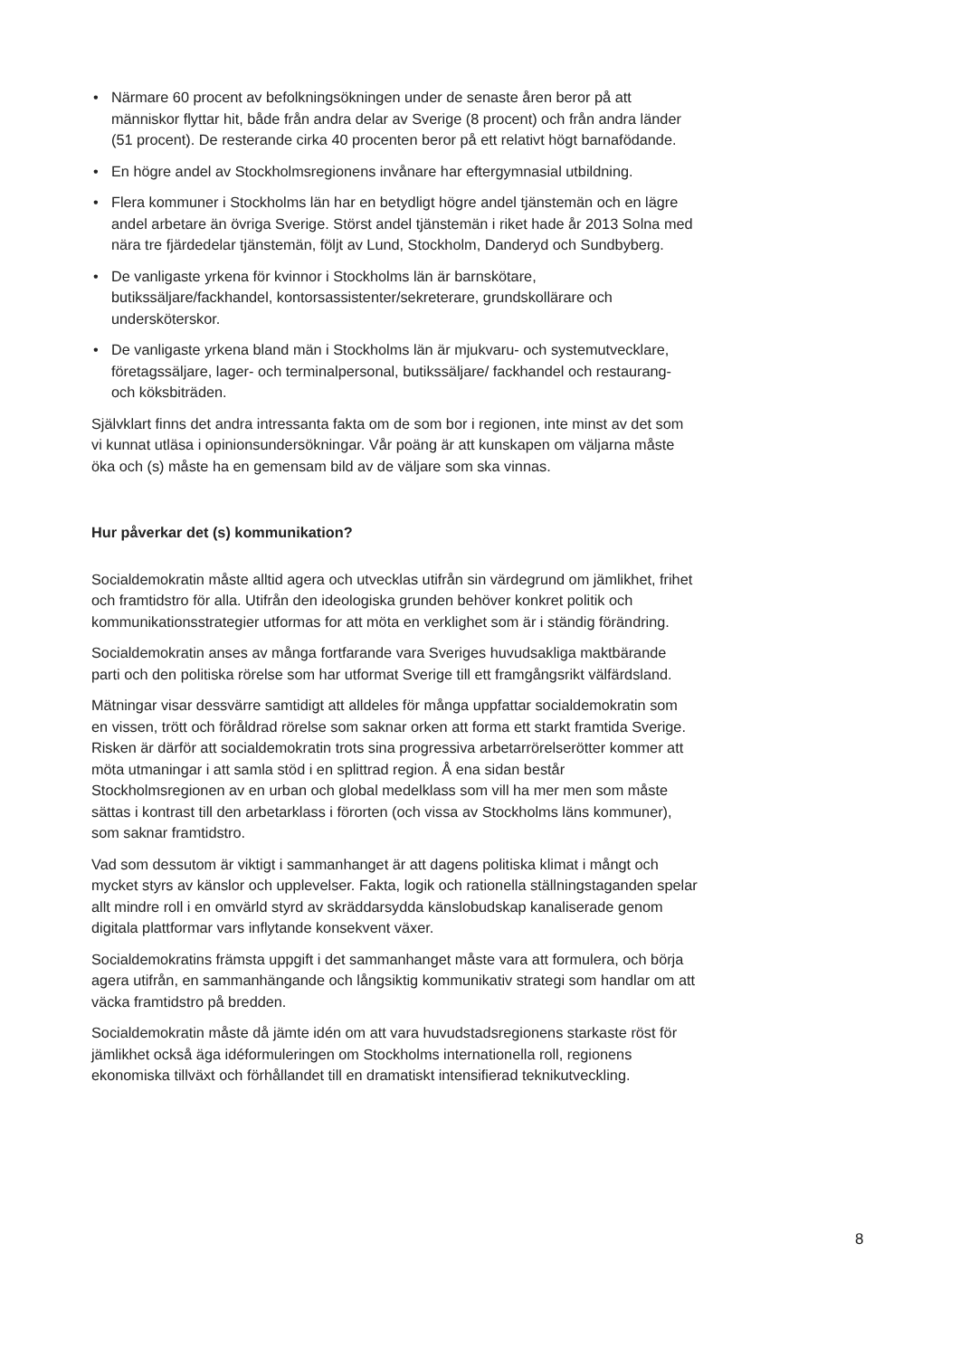• Närmare 60 procent av befolkningsökningen under de senaste åren beror på att människor flyttar hit, både från andra delar av Sverige (8 procent) och från andra länder (51 procent). De resterande cirka 40 procenten beror på ett relativt högt barnafödande.
• En högre andel av Stockholmsregionens invånare har eftergymnasial utbildning.
• Flera kommuner i Stockholms län har en betydligt högre andel tjänstemän och en lägre andel arbetare än övriga Sverige. Störst andel tjänstemän i riket hade år 2013 Solna med nära tre fjärdedelar tjänstemän, följt av Lund, Stockholm, Danderyd och Sundbyberg.
• De vanligaste yrkena för kvinnor i Stockholms län är barnskötare, butikssäljare/fackhandel, kontorsassistenter/sekreterare, grundskollärare och undersköterskor.
• De vanligaste yrkena bland män i Stockholms län är mjukvaru- och systemutvecklare, företagssäljare, lager- och terminalpersonal, butikssäljare/ fackhandel och restaurang- och köksbiträden.
Självklart finns det andra intressanta fakta om de som bor i regionen, inte minst av det som vi kunnat utläsa i opinionsundersökningar. Vår poäng är att kunskapen om väljarna måste öka och (s) måste ha en gemensam bild av de väljare som ska vinnas.
Hur påverkar det (s) kommunikation?
Socialdemokratin måste alltid agera och utvecklas utifrån sin värdegrund om jämlikhet, frihet och framtidstro för alla. Utifrån den ideologiska grunden behöver konkret politik och kommunikationsstrategier utformas for att möta en verklighet som är i ständig förändring.
Socialdemokratin anses av många fortfarande vara Sveriges huvudsakliga maktbärande parti och den politiska rörelse som har utformat Sverige till ett framgångsrikt välfärdsland.
Mätningar visar dessvärre samtidigt att alldeles för många uppfattar socialdemokratin som en vissen, trött och föråldrad rörelse som saknar orken att forma ett starkt framtida Sverige. Risken är därför att socialdemokratin trots sina progressiva arbetarrörelserötter kommer att möta utmaningar i att samla stöd i en splittrad region. Å ena sidan består Stockholmsregionen av en urban och global medelklass som vill ha mer men som måste sättas i kontrast till den arbetarklass i förorten (och vissa av Stockholms läns kommuner), som saknar framtidstro.
Vad som dessutom är viktigt i sammanhanget är att dagens politiska klimat i mångt och mycket styrs av känslor och upplevelser. Fakta, logik och rationella ställningstaganden spelar allt mindre roll i en omvärld styrd av skräddarsydda känslobudskap kanaliserade genom digitala plattformar vars inflytande konsekvent växer.
Socialdemokratins främsta uppgift i det sammanhanget måste vara att formulera, och börja agera utifrån, en sammanhängande och långsiktig kommunikativ strategi som handlar om att väcka framtidstro på bredden.
Socialdemokratin måste då jämte idén om att vara huvudstadsregionens starkaste röst för jämlikhet också äga idéformuleringen om Stockholms internationella roll, regionens ekonomiska tillväxt och förhållandet till en dramatiskt intensifierad teknikutveckling.
8